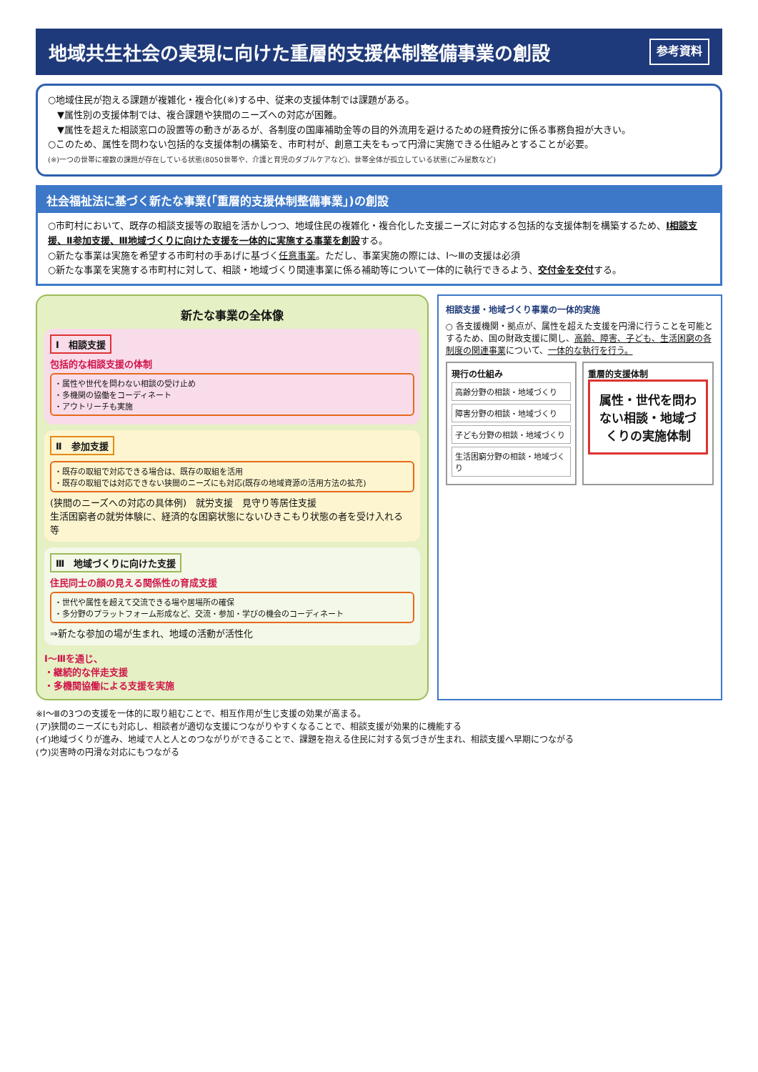地域共生社会の実現に向けた重層的支援体制整備事業の創設 参考資料
○地域住民が抱える課題が複雑化・複合化(※)する中、従来の支援体制では課題がある。
　▼属性別の支援体制では、複合課題や狭間のニーズへの対応が困難。
　▼属性を超えた相談窓口の設置等の動きがあるが、各制度の国庫補助金等の目的外流用を避けるための経費按分に係る事務負担が大きい。
○このため、属性を問わない包括的な支援体制の構築を、市町村が、創意工夫をもって円滑に実施できる仕組みとすることが必要。
(※)一つの世帯に複数の課題が存在している状態(8050世帯や、介護と育児のダブルケアなど)、世帯全体が孤立している状態(ごみ屋敷など)
社会福祉法に基づく新たな事業(「重層的支援体制整備事業」)の創設
○市町村において、既存の相談支援等の取組を活かしつつ、地域住民の複雑化・複合化した支援ニーズに対応する包括的な支援体制を構築するため、Ⅰ相談支援、Ⅱ参加支援、Ⅲ地域づくりに向けた支援を一体的に実施する事業を創設する。
○新たな事業は実施を希望する市町村の手あげに基づく任意事業。ただし、事業実施の際には、Ⅰ～Ⅲの支援は必須
○新たな事業を実施する市町村に対して、相談・地域づくり関連事業に係る補助等について一体的に執行できるよう、交付金を交付する。
新たな事業の全体像
Ⅰ　相談支援
包括的な相談支援の体制
・属性や世代を問わない相談の受け止め
・多機関の協働をコーディネート
・アウトリーチも実施
Ⅱ　参加支援
・既存の取組で対応できる場合は、既存の取組を活用
・既存の取組では対応できない狭間のニーズにも対応(既存の地域資源の活用方法の拡充)
(狭間のニーズへの対応の具体例)　就労支援　見守り等居住支援
生活困窮者の就労体験に、経済的な困窮状態にないひきこもり状態の者を受け入れる 等
Ⅲ　地域づくりに向けた支援
住民同士の顔の見える関係性の育成支援
・世代や属性を超えて交流できる場や居場所の確保
・多分野のプラットフォーム形成など、交流・参加・学びの機会のコーディネート
⇒新たな参加の場が生まれ、地域の活動が活性化
Ⅰ～Ⅲを通じ、
・継続的な伴走支援
・多機関協働による支援を実施
相談支援・地域づくり事業の一体的実施
○ 各支援機関・拠点が、属性を超えた支援を円滑に行うことを可能とするため、国の財政支援に関し、高齢、障害、子ども、生活困窮の各制度の関連事業について、一体的な執行を行う。
現行の仕組み
高齢分野の相談・地域づくり
障害分野の相談・地域づくり
子ども分野の相談・地域づくり
生活困窮分野の相談・地域づくり
重層的支援体制
属性・世代を問わない相談・地域づくりの実施体制
※Ⅰ～Ⅲの3つの支援を一体的に取り組むことで、相互作用が生じ支援の効果が高まる。
(ア)狭間のニーズにも対応し、相談者が適切な支援につながりやすくなることで、相談支援が効果的に機能する
(イ)地域づくりが進み、地域で人と人とのつながりができることで、課題を抱える住民に対する気づきが生まれ、相談支援へ早期につながる
(ウ)災害時の円滑な対応にもつながる